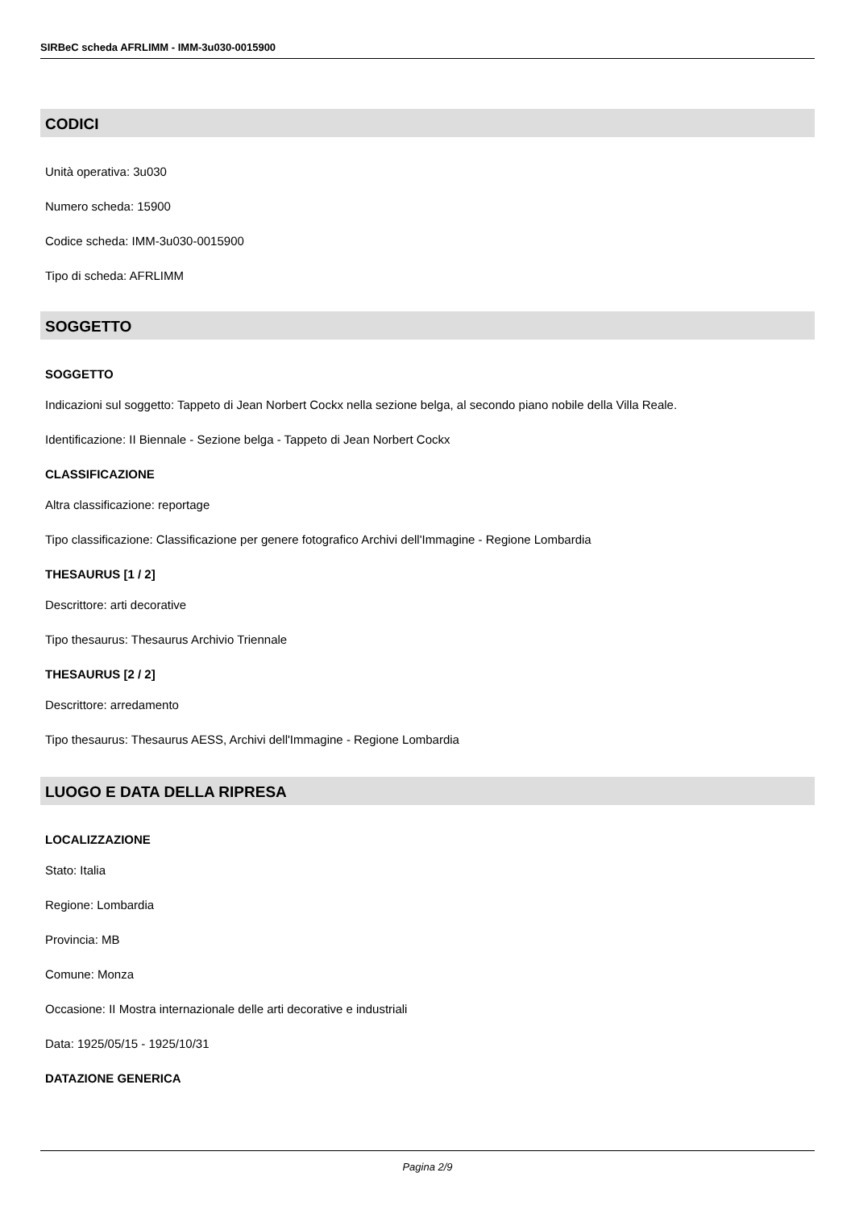SIRBeC scheda AFRLIMM - IMM-3u030-0015900
CODICI
Unità operativa: 3u030
Numero scheda: 15900
Codice scheda: IMM-3u030-0015900
Tipo di scheda: AFRLIMM
SOGGETTO
SOGGETTO
Indicazioni sul soggetto: Tappeto di Jean Norbert Cockx nella sezione belga, al secondo piano nobile della Villa Reale.
Identificazione: II Biennale - Sezione belga - Tappeto di Jean Norbert Cockx
CLASSIFICAZIONE
Altra classificazione: reportage
Tipo classificazione: Classificazione per genere fotografico Archivi dell'Immagine - Regione Lombardia
THESAURUS [1 / 2]
Descrittore: arti decorative
Tipo thesaurus: Thesaurus Archivio Triennale
THESAURUS [2 / 2]
Descrittore: arredamento
Tipo thesaurus: Thesaurus AESS, Archivi dell'Immagine - Regione Lombardia
LUOGO E DATA DELLA RIPRESA
LOCALIZZAZIONE
Stato: Italia
Regione: Lombardia
Provincia: MB
Comune: Monza
Occasione: II Mostra internazionale delle arti decorative e industriali
Data: 1925/05/15 - 1925/10/31
DATAZIONE GENERICA
Pagina 2/9